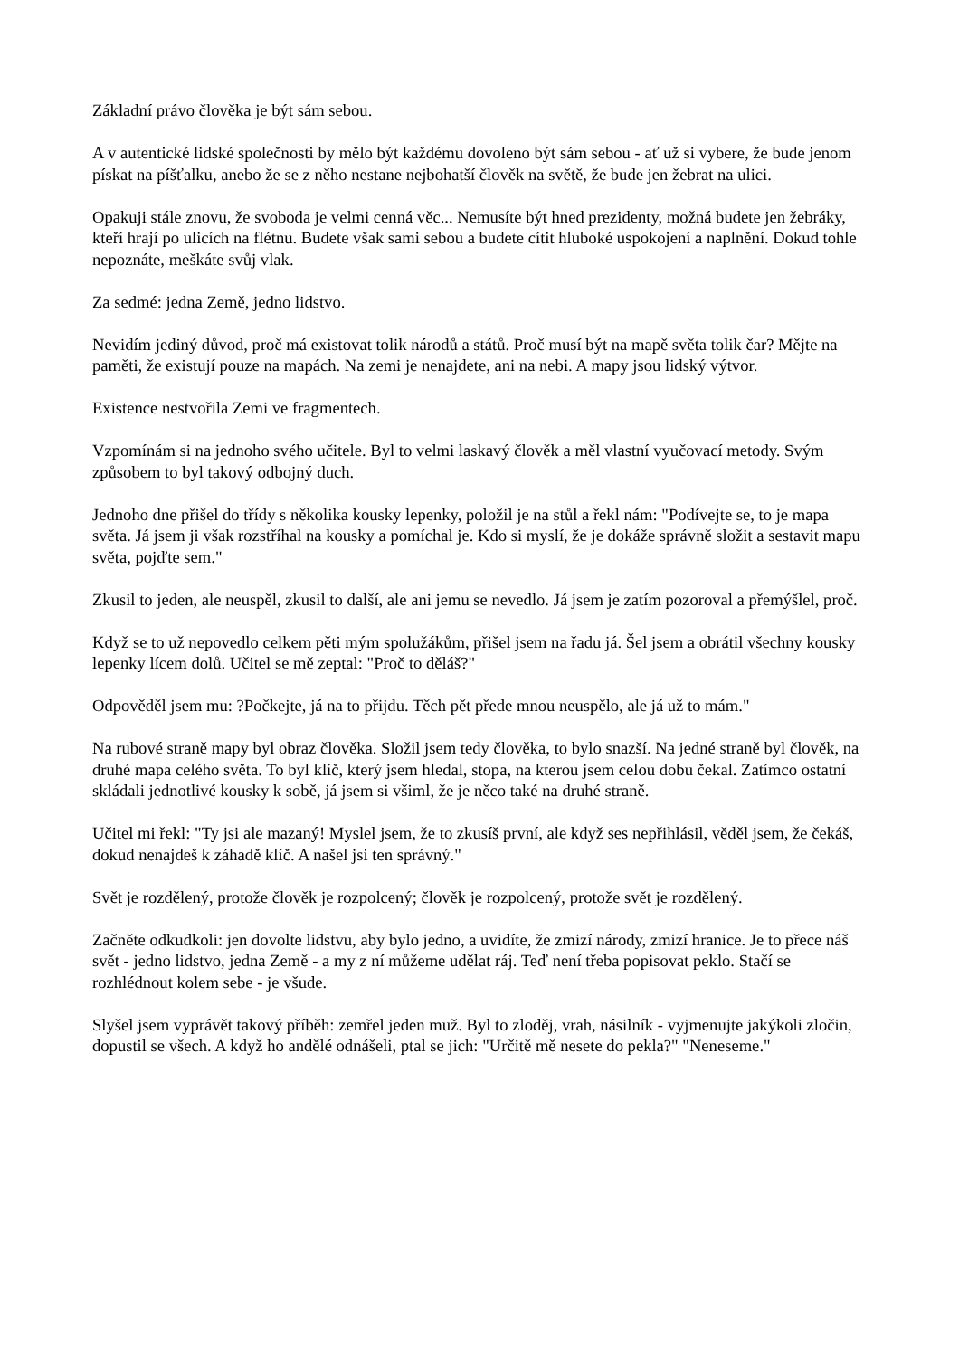Základní právo člověka je být sám sebou.
A v autentické lidské společnosti by mělo být každému dovoleno být sám sebou - ať už si vybere, že bude jenom pískat na píšťalku, anebo že se z něho nestane nejbohatší člověk na světě, že bude jen žebrat na ulici.
Opakuji stále znovu, že svoboda je velmi cenná věc... Nemusíte být hned prezidenty, možná budete jen žebráky, kteří hrají po ulicích na flétnu. Budete však sami sebou a budete cítit hluboké uspokojení a naplnění. Dokud tohle nepoznáte, meškáte svůj vlak.
Za sedmé: jedna Země, jedno lidstvo.
Nevidím jediný důvod, proč má existovat tolik národů a států. Proč musí být na mapě světa tolik čar? Mějte na paměti, že existují pouze na mapách. Na zemi je nenajdete, ani na nebi. A mapy jsou lidský výtvor.
Existence nestvořila Zemi ve fragmentech.
Vzpomínám si na jednoho svého učitele. Byl to velmi laskavý člověk a měl vlastní vyučovací metody. Svým způsobem to byl takový odbojný duch.
Jednoho dne přišel do třídy s několika kousky lepenky, položil je na stůl a řekl nám: "Podívejte se, to je mapa světa. Já jsem ji však rozstříhal na kousky a pomíchal je. Kdo si myslí, že je dokáže správně složit a sestavit mapu světa, pojďte sem."
Zkusil to jeden, ale neuspěl, zkusil to další, ale ani jemu se nevedlo. Já jsem je zatím pozoroval a přemýšlel, proč.
Když se to už nepovedlo celkem pěti mým spolužákům, přišel jsem na řadu já. Šel jsem a obrátil všechny kousky lepenky lícem dolů. Učitel se mě zeptal: "Proč to děláš?"
Odpověděl jsem mu: ?Počkejte, já na to přijdu. Těch pět přede mnou neuspělo, ale já už to mám."
Na rubové straně mapy byl obraz člověka. Složil jsem tedy člověka, to bylo snazší. Na jedné straně byl člověk, na druhé mapa celého světa. To byl klíč, který jsem hledal, stopa, na kterou jsem celou dobu čekal. Zatímco ostatní skládali jednotlivé kousky k sobě, já jsem si všiml, že je něco také na druhé straně.
Učitel mi řekl: "Ty jsi ale mazaný! Myslel jsem, že to zkusíš první, ale když ses nepřihlásil, věděl jsem, že čekáš, dokud nenajdeš k záhadě klíč. A našel jsi ten správný."
Svět je rozdělený, protože člověk je rozpolcený; člověk je rozpolcený, protože svět je rozdělený.
Začněte odkudkoli: jen dovolte lidstvu, aby bylo jedno, a uvidíte, že zmizí národy, zmizí hranice. Je to přece náš svět - jedno lidstvo, jedna Země - a my z ní můžeme udělat ráj. Teď není třeba popisovat peklo. Stačí se rozhlédnout kolem sebe - je všude.
Slyšel jsem vyprávět takový příběh: zemřel jeden muž. Byl to zloděj, vrah, násilník - vyjmenujte jakýkoli zločin, dopustil se všech. A když ho andělé odnášeli, ptal se jich: "Určitě mě nesete do pekla?" "Neneseme."